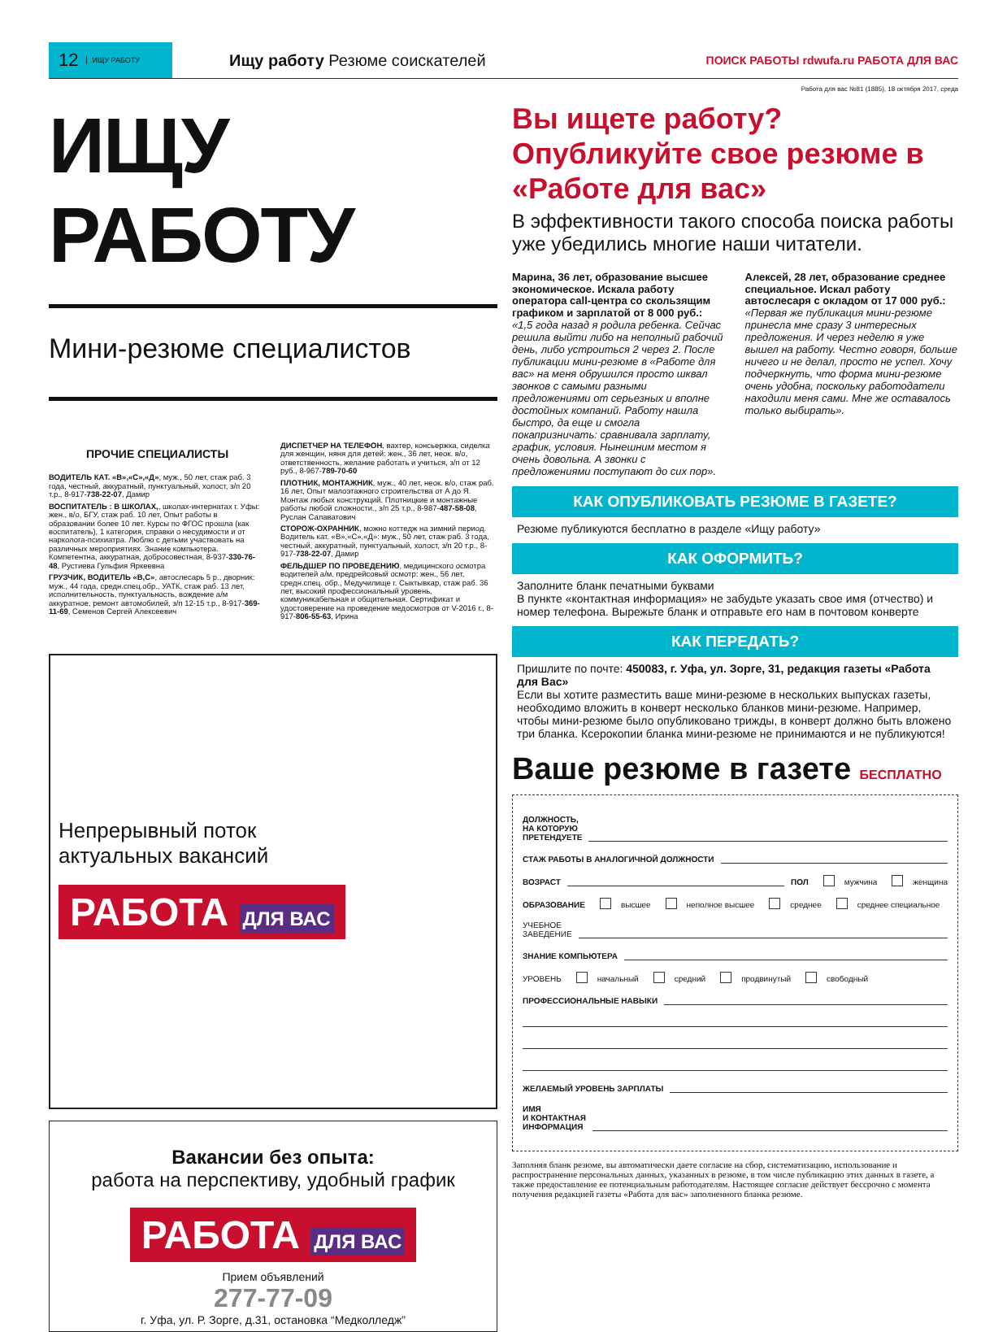12 ИЩУ РАБОТУ
Ищу работу Резюме соискателей
ПОИСК РАБОТЫ rdwufa.ru РАБОТА ДЛЯ ВАС
Работа для вас №81 (1885), 18 октября 2017, среда
ИЩУ РАБОТУ
Мини-резюме специалистов
ПРОЧИЕ СПЕЦИАЛИСТЫ
ВОДИТЕЛЬ КАТ. «В»,«С»,«Д», муж., 50 лет, стаж раб. 3 года, честный, аккуратный, пунктуальный, холост, з/п 20 т.р., 8-917-738-22-07, Дамир
ВОСПИТАТЕЛЬ : В ШКОЛАХ,, школах-интернатах г. Уфы: жен., в/о, БГУ, стаж раб. 10 лет, Опыт работы в образовании более 10 лет. Курсы по ФГОС прошла (как воспитатель), 1 категория, справки о несудимости и от нарколога-психиатра. Люблю с детьми участвовать на различных мероприятиях. Знание компьютера. Компетентна, аккуратная, добросовестная, 8-937-330-76-48, Рустиева Гульфия Яркеевна
ГРУЗЧИК, ВОДИТЕЛЬ «В,С», автослесарь 5 р., дворник: муж., 44 года, средн.спец.обр., УАТК, стаж раб. 13 лет, исполнительность, пунктуальность, вождение а/м аккуратное, ремонт автомобилей, з/п 12-15 т.р., 8-917-369-11-69, Семенов Сергей Алексеевич
ДИСПЕТЧЕР НА ТЕЛЕФОН, вахтер, консьержка, сиделка для женщин, няня для детей: жен., 36 лет, неок. в/о, ответственность, желание работать и учиться, з/п от 12 руб., 8-967-789-70-60
ПЛОТНИК, МОНТАЖНИК, муж., 40 лет, неок. в/о, стаж раб. 16 лет, Опыт малоэтажного строительства от А до Я. Монтаж любых конструкций. Плотницкие и монтажные работы любой сложности., з/п 25 т.р., 8-987-487-58-08, Руслан Салаватович
СТОРОЖ-ОХРАННИК, можно коттедж на зимний период. Водитель кат. «В»,«С»,«Д»: муж., 50 лет, стаж раб. 3 года, честный, аккуратный, пунктуальный, холост, з/п 20 т.р., 8-917-738-22-07, Дамир
ФЕЛЬДШЕР ПО ПРОВЕДЕНИЮ, медицинского осмотра водителей а/м. предрейсовый осмотр: жен., 56 лет, средн.спец. обр., Медучилище г. Сыктывкар, стаж раб. 36 лет, высокий профессиональный уровень, коммуникабельная и общительная. Сертификат и удостоверение на проведение медосмотров от V-2016 г., 8-917-806-55-63, Ирина
Непрерывный поток
актуальных вакансий
РАБОТА ДЛЯ ВАС
Вакансии без опыта:
работа на перспективу, удобный график
РАБОТА ДЛЯ ВАС
Прием объявлений
277-77-09
г. Уфа, ул. Р. Зорге, д.31, остановка “Медколледж”
Вы ищете работу? Опубликуйте свое резюме в «Работе для вас»
В эффективности такого способа поиска работы уже убедились многие наши читатели.
Марина, 36 лет, образование высшее экономическое. Искала работу оператора call-центра со скользящим графиком и зарплатой от 8 000 руб.: «1,5 года назад я родила ребенка. Сейчас решила выйти либо на неполный рабочий день, либо устроиться 2 через 2. После публикации мини-резюме в «Работе для вас» на меня обрушился просто шквал звонков с самыми разными предложениями от серьезных и вполне достойных компаний. Работу нашла быстро, да еще и смогла покапризничать: сравнивала зарплату, график, условия. Нынешним местом я очень довольна. А звонки с предложениями поступают до сих пор».
Алексей, 28 лет, образование среднее специальное. Искал работу автослесаря с окладом от 17 000 руб.: «Первая же публикация мини-резюме принесла мне сразу 3 интересных предложения. И через неделю я уже вышел на работу. Честно говоря, больше ничего и не делал, просто не успел. Хочу подчеркнуть, что форма мини-резюме очень удобна, поскольку работодатели находили меня сами. Мне же оставалось только выбирать».
КАК ОПУБЛИКОВАТЬ РЕЗЮМЕ В ГАЗЕТЕ?
Резюме публикуются бесплатно в разделе «Ищу работу»
КАК ОФОРМИТЬ?
Заполните бланк печатными буквами
В пункте «контактная информация» не забудьте указать свое имя (отчество) и номер телефона. Вырежьте бланк и отправьте его нам в почтовом конверте
КАК ПЕРЕДАТЬ?
Пришлите по почте: 450083, г. Уфа, ул. Зорге, 31, редакция газеты «Работа для Вас»
Если вы хотите разместить ваше мини-резюме в нескольких выпусках газеты, необходимо вложить в конверт несколько бланков мини-резюме. Например, чтобы мини-резюме было опубликовано трижды, в конверт должно быть вложено три бланка. Ксерокопии бланка мини-резюме не принимаются и не публикуются!
Ваше резюме в газете БЕСПЛАТНО
ДОЛЖНОСТЬ,
НА КОТОРУЮ
ПРЕТЕНДУЕТЕ
СТАЖ РАБОТЫ В АНАЛОГИЧНОЙ ДОЛЖНОСТИ
ВОЗРАСТ ПОЛ мужчина женщина
ОБРАЗОВАНИЕ высшее неполное высшее среднее среднее специальное
УЧЕБНОЕ
ЗАВЕДЕНИЕ
ЗНАНИЕ КОМПЬЮТЕРА
УРОВЕНЬ начальный средний продвинутый свободный
ПРОФЕССИОНАЛЬНЫЕ НАВЫКИ
ЖЕЛАЕМЫЙ УРОВЕНЬ ЗАРПЛАТЫ
ИМЯ
И КОНТАКТНАЯ
ИНФОРМАЦИЯ
Заполняя бланк резюме, вы автоматически даете согласие на сбор, систематизацию, использование и распространение персональных данных, указанных в резюме, в том числе публикацию этих данных в газете, а также предоставление ее потенциальным работодателям. Настоящее согласие действует бессрочно с момента получения редакцией газеты «Работа для вас» заполненного бланка резюме.